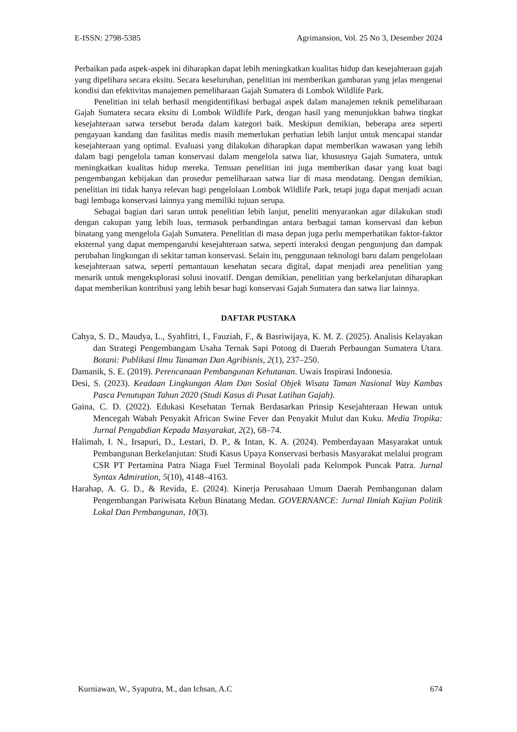E-ISSN: 2798-5385 Agrimansion, Vol. 25 No 3, Desember 2024
Perbaikan pada aspek-aspek ini diharapkan dapat lebih meningkatkan kualitas hidup dan kesejahteraan gajah yang dipelihara secara eksitu. Secara keseluruhan, penelitian ini memberikan gambaran yang jelas mengenai kondisi dan efektivitas manajemen pemeliharaan Gajah Sumatera di Lombok Wildlife Park.
Penelitian ini telah berhasil mengidentifikasi berbagai aspek dalam manajemen teknik pemeliharaan Gajah Sumatera secara eksitu di Lombok Wildlife Park, dengan hasil yang menunjukkan bahwa tingkat kesejahteraan satwa tersebut berada dalam kategori baik. Meskipun demikian, beberapa area seperti pengayaan kandang dan fasilitas medis masih memerlukan perhatian lebih lanjut untuk mencapai standar kesejahteraan yang optimal. Evaluasi yang dilakukan diharapkan dapat memberikan wawasan yang lebih dalam bagi pengelola taman konservasi dalam mengelola satwa liar, khususnya Gajah Sumatera, untuk meningkatkan kualitas hidup mereka. Temuan penelitian ini juga memberikan dasar yang kuat bagi pengembangan kebijakan dan prosedur pemeliharaan satwa liar di masa mendatang. Dengan demikian, penelitian ini tidak hanya relevan bagi pengelolaan Lombok Wildlife Park, tetapi juga dapat menjadi acuan bagi lembaga konservasi lainnya yang memiliki tujuan serupa.
Sebagai bagian dari saran untuk penelitian lebih lanjut, peneliti menyarankan agar dilakukan studi dengan cakupan yang lebih luas, termasuk perbandingan antara berbagai taman konservasi dan kebun binatang yang mengelola Gajah Sumatera. Penelitian di masa depan juga perlu memperhatikan faktor-faktor eksternal yang dapat mempengaruhi kesejahteraan satwa, seperti interaksi dengan pengunjung dan dampak perubahan lingkungan di sekitar taman konservasi. Selain itu, penggunaan teknologi baru dalam pengelolaan kesejahteraan satwa, seperti pemantauan kesehatan secara digital, dapat menjadi area penelitian yang menarik untuk mengeksplorasi solusi inovatif. Dengan demikian, penelitian yang berkelanjutan diharapkan dapat memberikan kontribusi yang lebih besar bagi konservasi Gajah Sumatera dan satwa liar lainnya.
DAFTAR PUSTAKA
Cahya, S. D., Maudya, L., Syahfitri, I., Fauziah, F., & Basriwijaya, K. M. Z. (2025). Analisis Kelayakan dan Strategi Pengembangam Usaha Ternak Sapi Potong di Daerah Perbaungan Sumatera Utara. Botani: Publikasi Ilmu Tanaman Dan Agribisnis, 2(1), 237–250.
Damanik, S. E. (2019). Perencanaan Pembangunan Kehutanan. Uwais Inspirasi Indonesia.
Desi, S. (2023). Keadaan Lingkungan Alam Dan Sosial Objek Wisata Taman Nasional Way Kambas Pasca Penutupan Tahun 2020 (Studi Kasus di Pusat Latihan Gajah).
Gaina, C. D. (2022). Edukasi Kesehatan Ternak Berdasarkan Prinsip Kesejahteraan Hewan untuk Mencegah Wabah Penyakit African Swine Fever dan Penyakit Mulut dan Kuku. Media Tropika: Jurnal Pengabdian Kepada Masyarakat, 2(2), 68–74.
Halimah, I. N., Irsapuri, D., Lestari, D. P., & Intan, K. A. (2024). Pemberdayaan Masyarakat untuk Pembangunan Berkelanjutan: Studi Kasus Upaya Konservasi berbasis Masyarakat melalui program CSR PT Pertamina Patra Niaga Fuel Terminal Boyolali pada Kelompok Puncak Patra. Jurnal Syntax Admiration, 5(10), 4148–4163.
Harahap, A. G. D., & Revida, E. (2024). Kinerja Perusahaan Umum Daerah Pembangunan dalam Pengembangan Pariwisata Kebun Binatang Medan. GOVERNANCE: Jurnal Ilmiah Kajian Politik Lokal Dan Pembangunan, 10(3).
Kurniawan, W., Syaputra, M., dan Ichsan, A.C 674